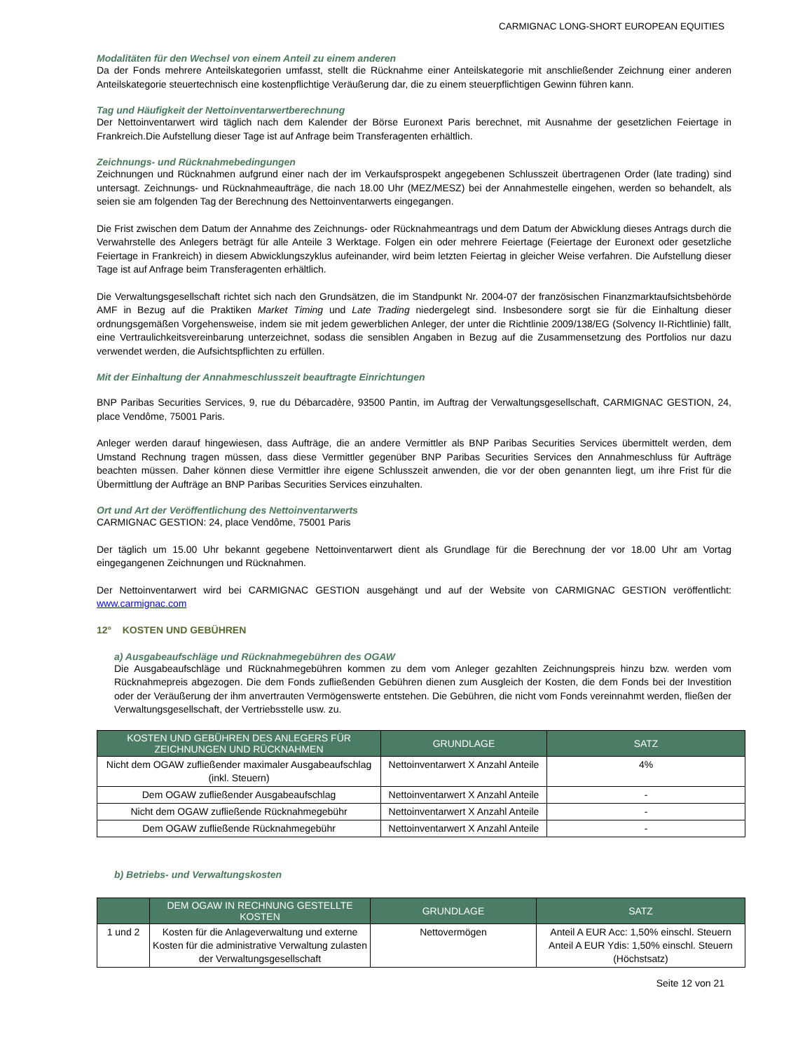CARMIGNAC LONG-SHORT EUROPEAN EQUITIES
Modalitäten für den Wechsel von einem Anteil zu einem anderen
Da der Fonds mehrere Anteilskategorien umfasst, stellt die Rücknahme einer Anteilskategorie mit anschließender Zeichnung einer anderen Anteilskategorie steuertechnisch eine kostenpflichtige Veräußerung dar, die zu einem steuerpflichtigen Gewinn führen kann.
Tag und Häufigkeit der Nettoinventarwertberechnung
Der Nettoinventarwert wird täglich nach dem Kalender der Börse Euronext Paris berechnet, mit Ausnahme der gesetzlichen Feiertage in Frankreich.Die Aufstellung dieser Tage ist auf Anfrage beim Transferagenten erhältlich.
Zeichnungs- und Rücknahmebedingungen
Zeichnungen und Rücknahmen aufgrund einer nach der im Verkaufsprospekt angegebenen Schlusszeit übertragenen Order (late trading) sind untersagt. Zeichnungs- und Rücknahmeaufträge, die nach 18.00 Uhr (MEZ/MESZ) bei der Annahmestelle eingehen, werden so behandelt, als seien sie am folgenden Tag der Berechnung des Nettoinventarwerts eingegangen.
Die Frist zwischen dem Datum der Annahme des Zeichnungs- oder Rücknahmeantrags und dem Datum der Abwicklung dieses Antrags durch die Verwahrstelle des Anlegers beträgt für alle Anteile 3 Werktage. Folgen ein oder mehrere Feiertage (Feiertage der Euronext oder gesetzliche Feiertage in Frankreich) in diesem Abwicklungszyklus aufeinander, wird beim letzten Feiertag in gleicher Weise verfahren. Die Aufstellung dieser Tage ist auf Anfrage beim Transferagenten erhältlich.
Die Verwaltungsgesellschaft richtet sich nach den Grundsätzen, die im Standpunkt Nr. 2004-07 der französischen Finanzmarktaufsichtsbehörde AMF in Bezug auf die Praktiken Market Timing und Late Trading niedergelegt sind. Insbesondere sorgt sie für die Einhaltung dieser ordnungsgemäßen Vorgehensweise, indem sie mit jedem gewerblichen Anleger, der unter die Richtlinie 2009/138/EG (Solvency II-Richtlinie) fällt, eine Vertraulichkeitsvereinbarung unterzeichnet, sodass die sensiblen Angaben in Bezug auf die Zusammensetzung des Portfolios nur dazu verwendet werden, die Aufsichtspflichten zu erfüllen.
Mit der Einhaltung der Annahmeschlusszeit beauftragte Einrichtungen
BNP Paribas Securities Services, 9, rue du Débarcadère, 93500 Pantin, im Auftrag der Verwaltungsgesellschaft, CARMIGNAC GESTION, 24, place Vendôme, 75001 Paris.
Anleger werden darauf hingewiesen, dass Aufträge, die an andere Vermittler als BNP Paribas Securities Services übermittelt werden, dem Umstand Rechnung tragen müssen, dass diese Vermittler gegenüber BNP Paribas Securities Services den Annahmeschluss für Aufträge beachten müssen. Daher können diese Vermittler ihre eigene Schlusszeit anwenden, die vor der oben genannten liegt, um ihre Frist für die Übermittlung der Aufträge an BNP Paribas Securities Services einzuhalten.
Ort und Art der Veröffentlichung des Nettoinventarwerts
CARMIGNAC GESTION: 24, place Vendôme, 75001 Paris
Der täglich um 15.00 Uhr bekannt gegebene Nettoinventarwert dient als Grundlage für die Berechnung der vor 18.00 Uhr am Vortag eingegangenen Zeichnungen und Rücknahmen.
Der Nettoinventarwert wird bei CARMIGNAC GESTION ausgehängt und auf der Website von CARMIGNAC GESTION veröffentlicht: www.carmignac.com
12° KOSTEN UND GEBÜHREN
a) Ausgabeaufschläge und Rücknahmegebühren des OGAW
Die Ausgabeaufschläge und Rücknahmegebühren kommen zu dem vom Anleger gezahlten Zeichnungspreis hinzu bzw. werden vom Rücknahmepreis abgezogen. Die dem Fonds zufließenden Gebühren dienen zum Ausgleich der Kosten, die dem Fonds bei der Investition oder der Veräußerung der ihm anvertrauten Vermögenswerte entstehen. Die Gebühren, die nicht vom Fonds vereinnahmt werden, fließen der Verwaltungsgesellschaft, der Vertriebsstelle usw. zu.
| KOSTEN UND GEBÜHREN DES ANLEGERS FÜR ZEICHNUNGEN UND RÜCKNAHMEN | GRUNDLAGE | SATZ |
| --- | --- | --- |
| Nicht dem OGAW zufließender maximaler Ausgabeaufschlag (inkl. Steuern) | Nettoinventarwert X Anzahl Anteile | 4% |
| Dem OGAW zufließender Ausgabeaufschlag | Nettoinventarwert X Anzahl Anteile | - |
| Nicht dem OGAW zufließende Rücknahmegebühr | Nettoinventarwert X Anzahl Anteile | - |
| Dem OGAW zufließende Rücknahmegebühr | Nettoinventarwert X Anzahl Anteile | - |
b) Betriebs- und Verwaltungskosten
| | DEM OGAW IN RECHNUNG GESTELLTE KOSTEN | GRUNDLAGE | SATZ |
| --- | --- | --- | --- |
| 1 und 2 | Kosten für die Anlageverwaltung und externe Kosten für die administrative Verwaltung zulasten der Verwaltungsgesellschaft | Nettovermögen | Anteil A EUR Acc: 1,50% einschl. Steuern Anteil A EUR Ydis: 1,50% einschl. Steuern (Höchstsatz) |
Seite 12 von 21